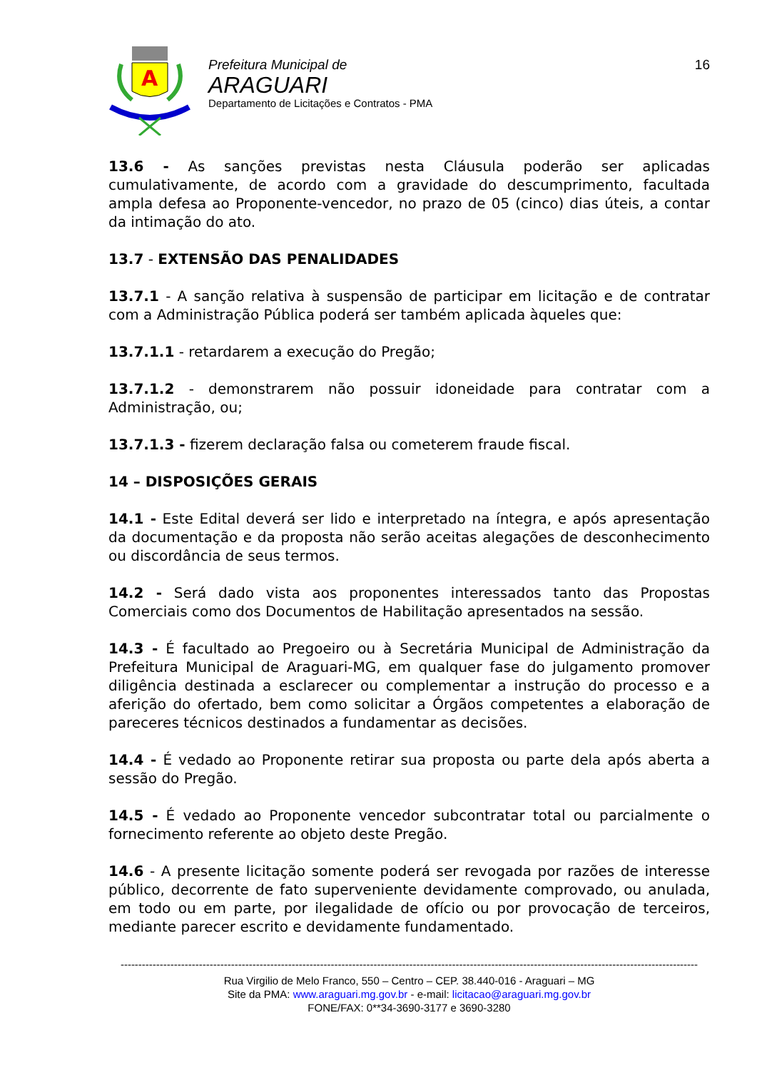A
Prefeitura Municipal de
ARAGUARI
Departamento de Licitações e Contratos - PMA
16
13.6 - As sanções previstas nesta Cláusula poderão ser aplicadas cumulativamente, de acordo com a gravidade do descumprimento, facultada ampla defesa ao Proponente-vencedor, no prazo de 05 (cinco) dias úteis, a contar da intimação do ato.
13.7 - EXTENSÃO DAS PENALIDADES
13.7.1 - A sanção relativa à suspensão de participar em licitação e de contratar com a Administração Pública poderá ser também aplicada àqueles que:
13.7.1.1 - retardarem a execução do Pregão;
13.7.1.2 - demonstrarem não possuir idoneidade para contratar com a Administração, ou;
13.7.1.3 - fizerem declaração falsa ou cometerem fraude fiscal.
14 – DISPOSIÇÕES GERAIS
14.1 - Este Edital deverá ser lido e interpretado na íntegra, e após apresentação da documentação e da proposta não serão aceitas alegações de desconhecimento ou discordância de seus termos.
14.2 - Será dado vista aos proponentes interessados tanto das Propostas Comerciais como dos Documentos de Habilitação apresentados na sessão.
14.3 - É facultado ao Pregoeiro ou à Secretária Municipal de Administração da Prefeitura Municipal de Araguari-MG, em qualquer fase do julgamento promover diligência destinada a esclarecer ou complementar a instrução do processo e a aferição do ofertado, bem como solicitar a Órgãos competentes a elaboração de pareceres técnicos destinados a fundamentar as decisões.
14.4 - É vedado ao Proponente retirar sua proposta ou parte dela após aberta a sessão do Pregão.
14.5 - É vedado ao Proponente vencedor subcontratar total ou parcialmente o fornecimento referente ao objeto deste Pregão.
14.6 - A presente licitação somente poderá ser revogada por razões de interesse público, decorrente de fato superveniente devidamente comprovado, ou anulada, em todo ou em parte, por ilegalidade de ofício ou por provocação de terceiros, mediante parecer escrito e devidamente fundamentado.
------------------------------------------------------------------------------------------------------------------------------------------------------------------
Rua Virgilio de Melo Franco, 550 – Centro – CEP. 38.440-016 - Araguari – MG
Site da PMA: www.araguari.mg.gov.br - e-mail: licitacao@araguari.mg.gov.br
FONE/FAX: 0**34-3690-3177 e 3690-3280